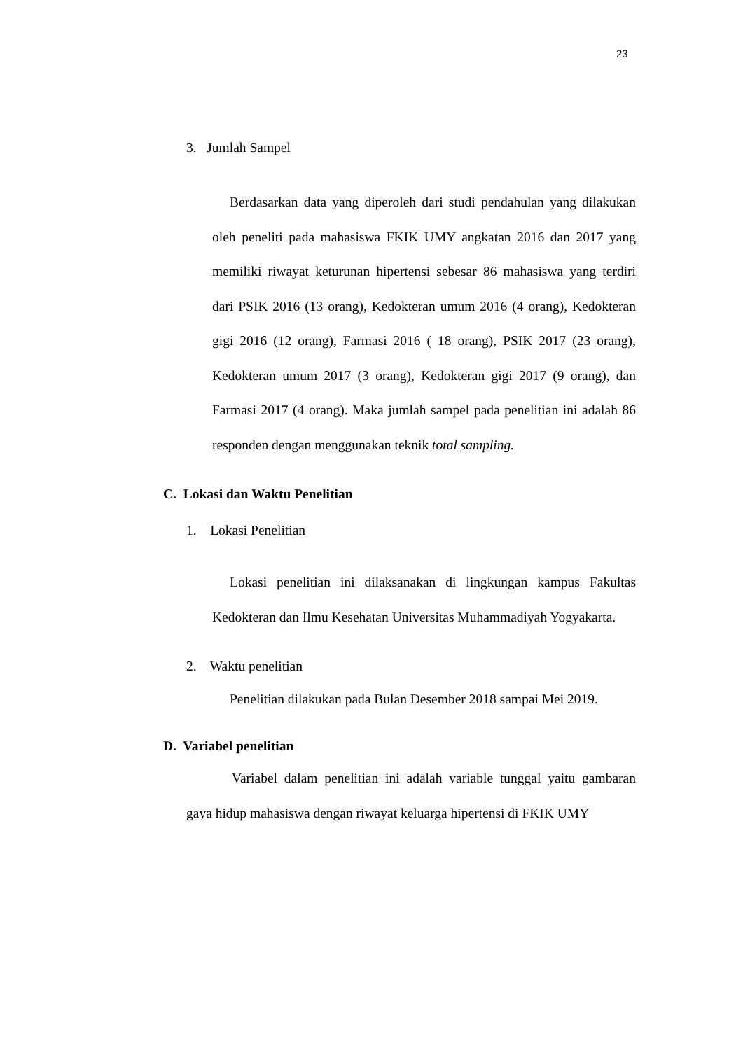23
3. Jumlah Sampel
Berdasarkan data yang diperoleh dari studi pendahulan yang dilakukan oleh peneliti pada mahasiswa FKIK UMY angkatan 2016 dan 2017 yang memiliki riwayat keturunan hipertensi sebesar 86 mahasiswa yang terdiri dari PSIK 2016 (13 orang), Kedokteran umum 2016 (4 orang), Kedokteran gigi 2016 (12 orang), Farmasi 2016 ( 18 orang), PSIK 2017 (23 orang), Kedokteran umum 2017 (3 orang), Kedokteran gigi 2017 (9 orang), dan Farmasi 2017 (4 orang). Maka jumlah sampel pada penelitian ini adalah 86 responden dengan menggunakan teknik total sampling.
C. Lokasi dan Waktu Penelitian
1. Lokasi Penelitian
Lokasi penelitian ini dilaksanakan di lingkungan kampus Fakultas Kedokteran dan Ilmu Kesehatan Universitas Muhammadiyah Yogyakarta.
2. Waktu penelitian
Penelitian dilakukan pada Bulan Desember 2018 sampai Mei 2019.
D. Variabel penelitian
Variabel dalam penelitian ini adalah variable tunggal yaitu gambaran gaya hidup mahasiswa dengan riwayat keluarga hipertensi di FKIK UMY